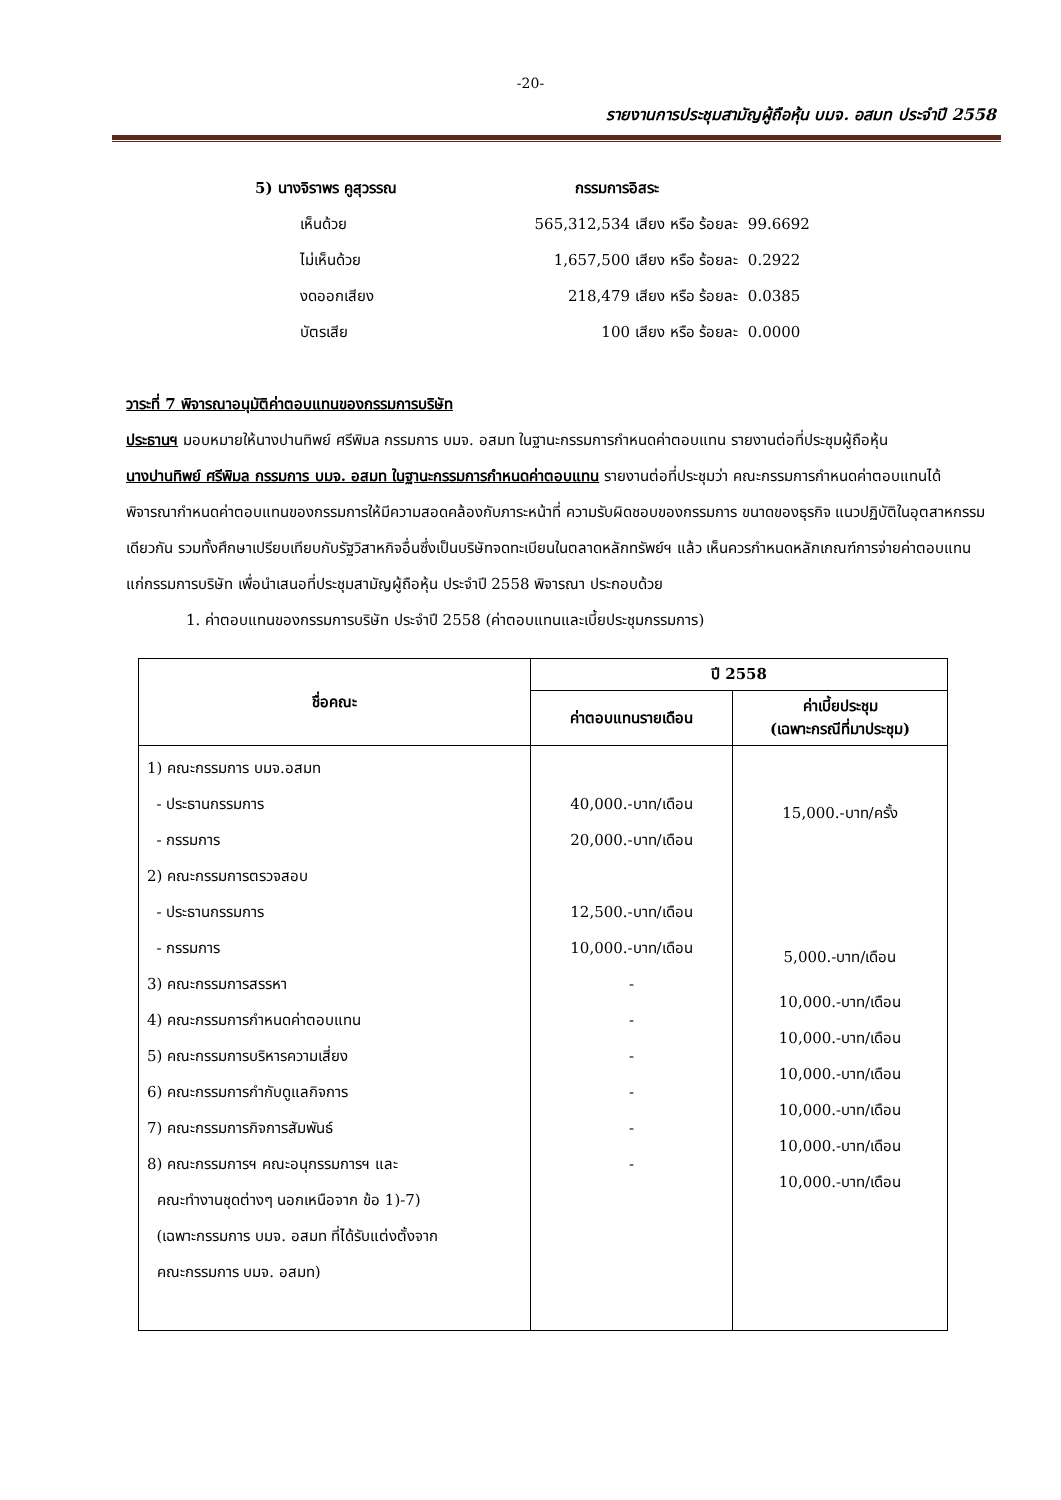-20-
รายงานการประชุมสามัญผู้ถือหุ้น บมจ. อสมท ประจำปี 2558
5) นางจิราพร คูสุวรรณ กรรมการอิสระ
เห็นด้วย 565,312,534 เสียง หรือ ร้อยละ 99.6692
ไม่เห็นด้วย 1,657,500 เสียง หรือ ร้อยละ 0.2922
งดออกเสียง 218,479 เสียง หรือ ร้อยละ 0.0385
บัตรเสีย 100 เสียง หรือ ร้อยละ 0.0000
วาระที่ 7 พิจารณาอนุมัติค่าตอบแทนของกรรมการบริษัท
ประธานฯ มอบหมายให้นางปานทิพย์ ศรีพิมล กรรมการ บมจ. อสมท ในฐานะกรรมการกำหนดค่าตอบแทน รายงานต่อที่ประชุมผู้ถือหุ้น
นางปานทิพย์ ศรีพิมล กรรมการ บมจ. อสมท ในฐานะกรรมการกำหนดค่าตอบแทน รายงานต่อที่ประชุมว่า คณะกรรมการกำหนดค่าตอบแทนได้พิจารณากำหนดค่าตอบแทนของกรรมการให้มีความสอดคล้องกับภาระหน้าที่ ความรับผิดชอบของกรรมการ ขนาดของธุรกิจ แนวปฏิบัติในอุตสาหกรรมเดียวกัน รวมทั้งศึกษาเปรียบเทียบกับรัฐวิสาหกิจอื่นซึ่งเป็นบริษัทจดทะเบียนในตลาดหลักทรัพย์ฯ แล้ว เห็นควรกำหนดหลักเกณฑ์การจ่ายค่าตอบแทนแก่กรรมการบริษัท เพื่อนำเสนอที่ประชุมสามัญผู้ถือหุ้น ประจำปี 2558 พิจารณา ประกอบด้วย
1. ค่าตอบแทนของกรรมการบริษัท ประจำปี 2558 (ค่าตอบแทนและเบี้ยประชุมกรรมการ)
| ชื่อคณะ | ปี 2558 | |
| --- | --- | --- |
| | ค่าตอบแทนรายเดือน | ค่าเบี้ยประชุม (เฉพาะกรณีที่มาประชุม) |
| 1) คณะกรรมการ บมจ.อสมท - ประธานกรรมการ - กรรมการ 2) คณะกรรมการตรวจสอบ - ประธานกรรมการ - กรรมการ 3) คณะกรรมการสรรหา 4) คณะกรรมการกำหนดค่าตอบแทน 5) คณะกรรมการบริหารความเสี่ยง 6) คณะกรรมการกำกับดูแลกิจการ 7) คณะกรรมการกิจการสัมพันธ์ 8) คณะกรรมการฯ คณะอนุกรรมการฯ และ คณะทำงานชุดต่างๆ นอกเหนือจาก ข้อ 1)-7) (เฉพาะกรรมการ บมจ. อสมท ที่ได้รับแต่งตั้งจาก คณะกรรมการ บมจ. อสมท) | 40,000.-บาท/เดือน 20,000.-บาท/เดือน 12,500.-บาท/เดือน 10,000.-บาท/เดือน - - - - - - | 15,000.-บาท/ครั้ง 5,000.-บาท/เดือน 10,000.-บาท/เดือน 10,000.-บาท/เดือน 10,000.-บาท/เดือน 10,000.-บาท/เดือน 10,000.-บาท/เดือน 10,000.-บาท/เดือน |